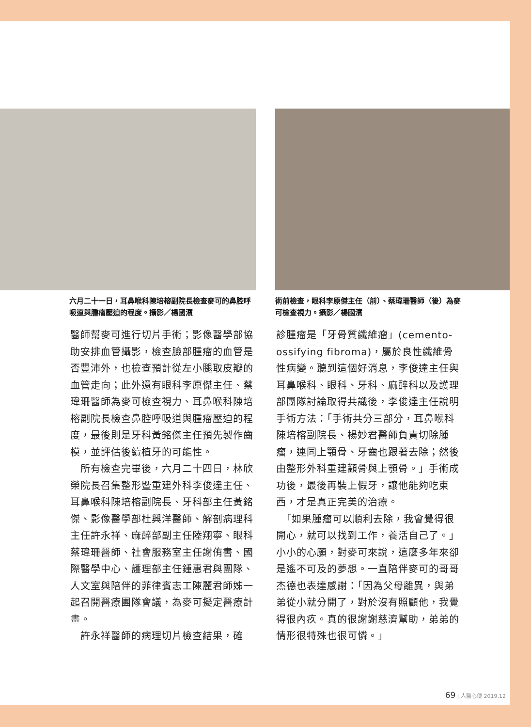六月二十一日，耳鼻喉科陳培榕副院長檢查麥可的鼻腔呼吸道與腫瘤壓迫的程度。攝影／楊國濱
術前檢查，眼科李原傑主任（前）、蔡瑋珊醫師（後）為麥可檢查視力。攝影／楊國濱
醫師幫麥可進行切片手術；影像醫學部協助安排血管攝影，檢查臉部腫瘤的血管是否豐沛外，也檢查預計從左小腿取皮瓣的血管走向；此外還有眼科李原傑主任、蔡瑋珊醫師為麥可檢查視力、耳鼻喉科陳培榕副院長檢查鼻腔呼吸道與腫瘤壓迫的程度，最後則是牙科黃銘傑主任預先製作齒模，並評估後續植牙的可能性。
　所有檢查完畢後，六月二十四日，林欣榮院長召集整形暨重建外科李俊達主任、耳鼻喉科陳培榕副院長、牙科部主任黃銘傑、影像醫學部杜興洋醫師、解剖病理科主任許永祥、麻醉部副主任陸翔寧、眼科蔡瑋珊醫師、社會服務室主任謝侑書、國際醫學中心、護理部主任鍾惠君與團隊、人文室與陪伴的菲律賓志工陳麗君師姊一起召開醫療團隊會議，為麥可擬定醫療計畫。
　許永祥醫師的病理切片檢查結果，確
診腫瘤是「牙骨質纖維瘤」(cemento-ossifying fibroma)，屬於良性纖維骨性病變。聽到這個好消息，李俊達主任與耳鼻喉科、眼科、牙科、麻醉科以及護理部團隊討論取得共識後，李俊達主任說明手術方法：「手術共分三部分，耳鼻喉科陳培榕副院長、楊妙君醫師負責切除腫瘤，連同上顎骨、牙齒也跟著去除；然後由整形外科重建顴骨與上顎骨。」手術成功後，最後再裝上假牙，讓他能夠吃東西，才是真正完美的治療。
　「如果腫瘤可以順利去除，我會覺得很開心，就可以找到工作，養活自己了。」小小的心願，對麥可來說，這麼多年來卻是遙不可及的夢想。一直陪伴麥可的哥哥杰德也表達感謝：「因為父母離異，與弟弟從小就分開了，對於沒有照顧他，我覺得很內疚。真的很謝謝慈濟幫助，弟弟的情形很特殊也很可憐。」
69 | 人醫心傳 2019.12